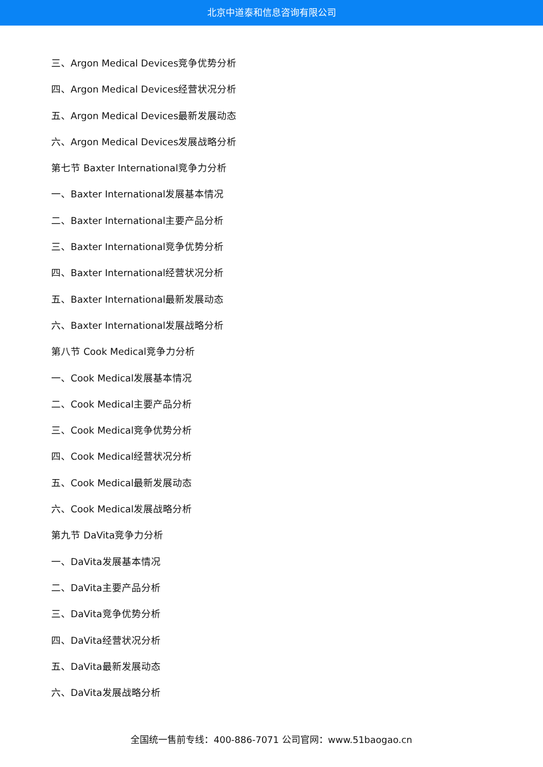北京中道泰和信息咨询有限公司
三、Argon Medical Devices竞争优势分析
四、Argon Medical Devices经营状况分析
五、Argon Medical Devices最新发展动态
六、Argon Medical Devices发展战略分析
第七节 Baxter International竞争力分析
一、Baxter International发展基本情况
二、Baxter International主要产品分析
三、Baxter International竞争优势分析
四、Baxter International经营状况分析
五、Baxter International最新发展动态
六、Baxter International发展战略分析
第八节 Cook Medical竞争力分析
一、Cook Medical发展基本情况
二、Cook Medical主要产品分析
三、Cook Medical竞争优势分析
四、Cook Medical经营状况分析
五、Cook Medical最新发展动态
六、Cook Medical发展战略分析
第九节 DaVita竞争力分析
一、DaVita发展基本情况
二、DaVita主要产品分析
三、DaVita竞争优势分析
四、DaVita经营状况分析
五、DaVita最新发展动态
六、DaVita发展战略分析
全国统一售前专线：400-886-7071 公司官网：www.51baogao.cn